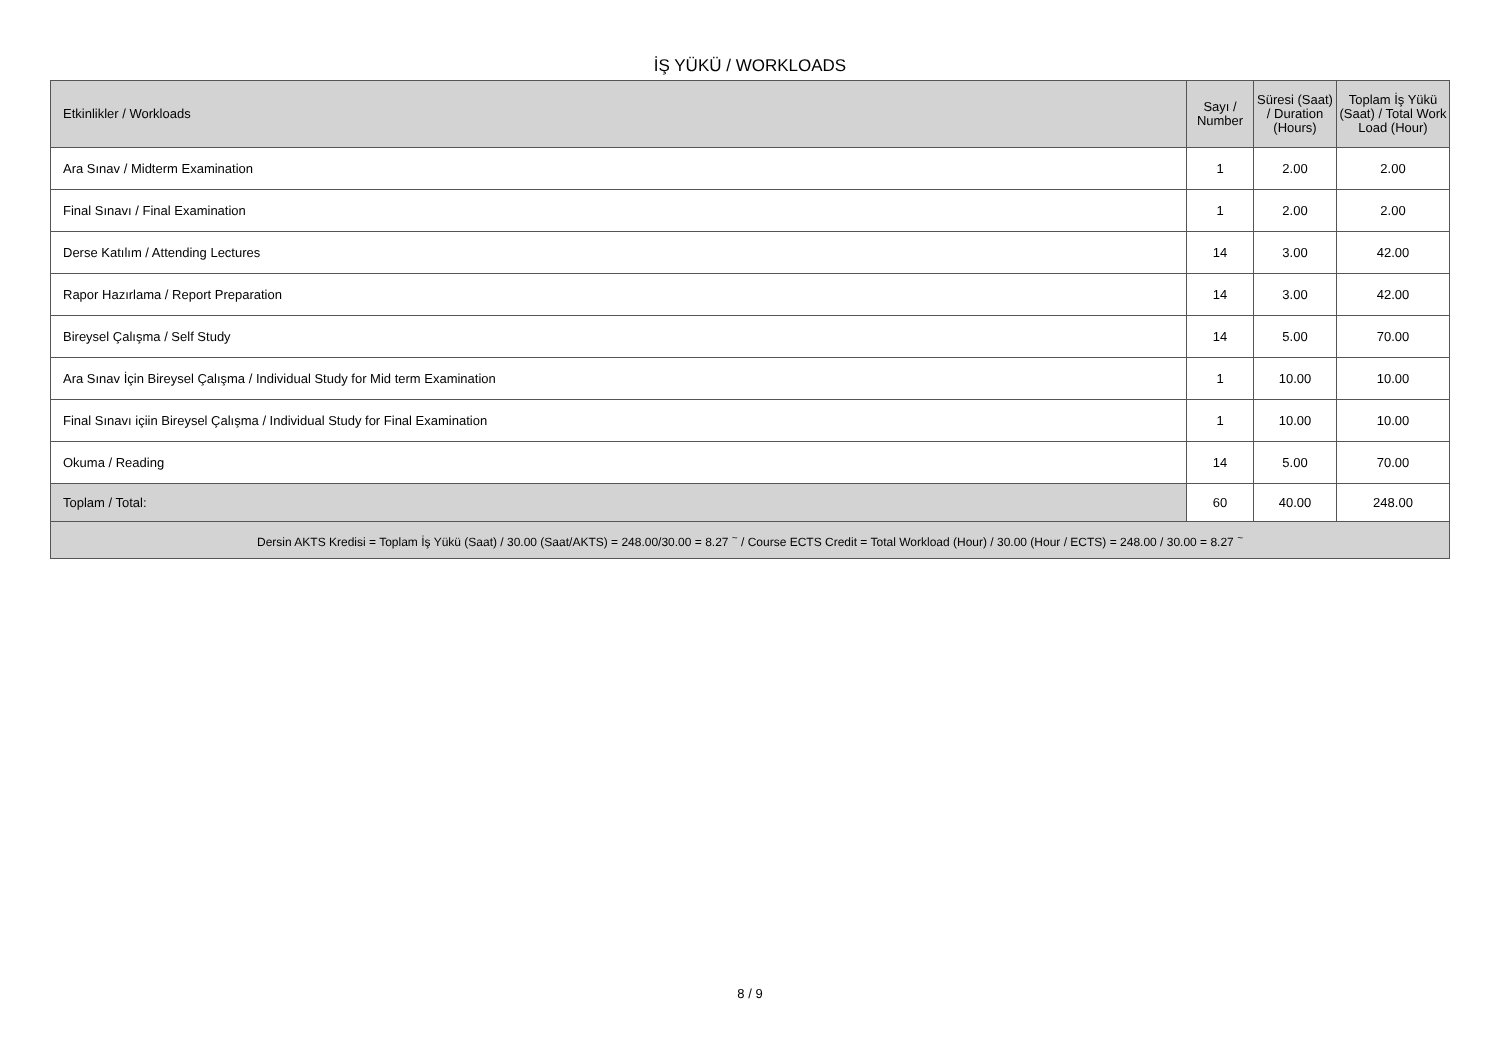İŞ YÜKÜ / WORKLOADS
| Etkinlikler / Workloads | Sayı / Number | Süresi (Saat) / Duration (Hours) | Toplam İş Yükü (Saat) / Total Work Load (Hour) |
| --- | --- | --- | --- |
| Ara Sınav / Midterm Examination | 1 | 2.00 | 2.00 |
| Final Sınavı / Final Examination | 1 | 2.00 | 2.00 |
| Derse Katılım / Attending Lectures | 14 | 3.00 | 42.00 |
| Rapor Hazırlama / Report Preparation | 14 | 3.00 | 42.00 |
| Bireysel Çalışma / Self Study | 14 | 5.00 | 70.00 |
| Ara Sınav İçin Bireysel Çalışma / Individual Study for Mid term Examination | 1 | 10.00 | 10.00 |
| Final Sınavı içiin Bireysel Çalışma / Individual Study for Final Examination | 1 | 10.00 | 10.00 |
| Okuma / Reading | 14 | 5.00 | 70.00 |
| Toplam / Total: | 60 | 40.00 | 248.00 |
| Dersin AKTS Kredisi = Toplam İş Yükü (Saat) / 30.00 (Saat/AKTS) = 248.00/30.00 = 8.27 <sup>~</sup> / Course ECTS Credit = Total Workload (Hour) / 30.00 (Hour / ECTS) = 248.00 / 30.00 = 8.27 <sup>~</sup> | | | |
8 / 9